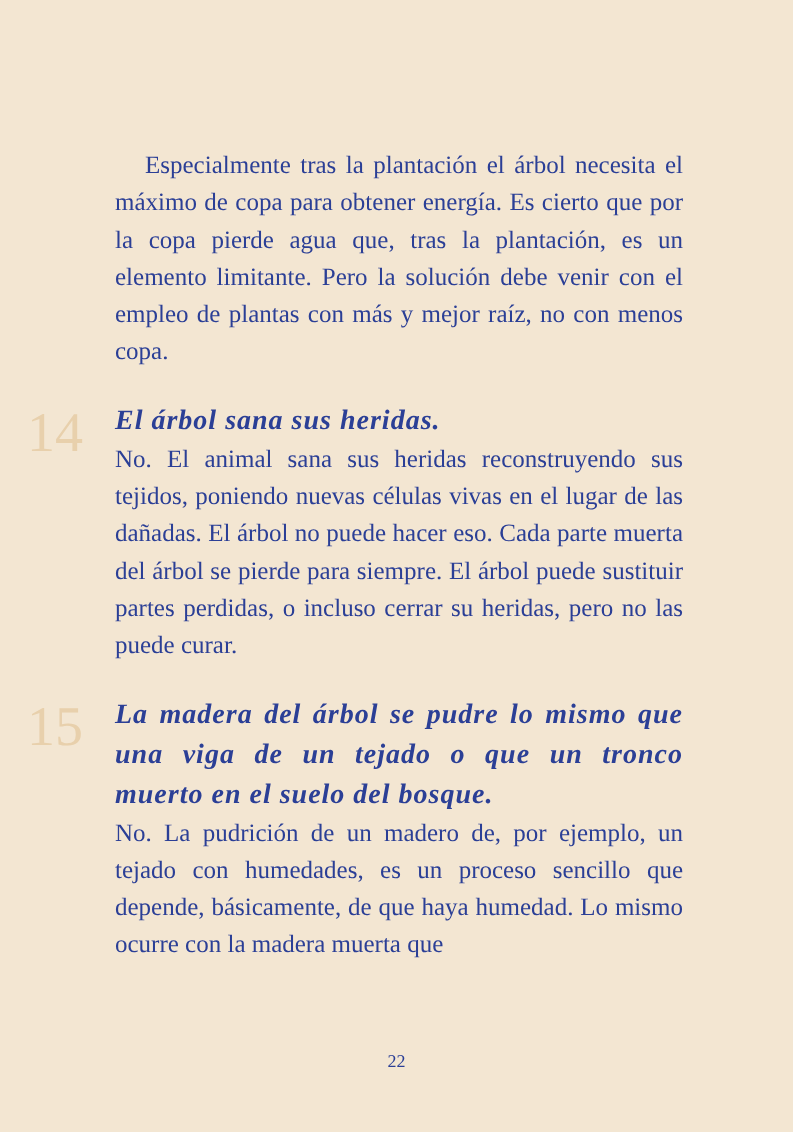Especialmente tras la plantación el árbol necesita el máximo de copa para obtener energía. Es cierto que por la copa pierde agua que, tras la plantación, es un elemento limitante. Pero la solución debe venir con el empleo de plantas con más y mejor raíz, no con menos copa.
14
El árbol sana sus heridas.
No. El animal sana sus heridas reconstruyendo sus tejidos, poniendo nuevas células vivas en el lugar de las dañadas. El árbol no puede hacer eso. Cada parte muerta del árbol se pierde para siempre. El árbol puede sustituir partes perdidas, o incluso cerrar su heridas, pero no las puede curar.
15
La madera del árbol se pudre lo mismo que una viga de un tejado o que un tronco muerto en el suelo del bosque.
No. La pudrición de un madero de, por ejemplo, un tejado con humedades, es un proceso sencillo que depende, básicamente, de que haya humedad. Lo mismo ocurre con la madera muerta que
22